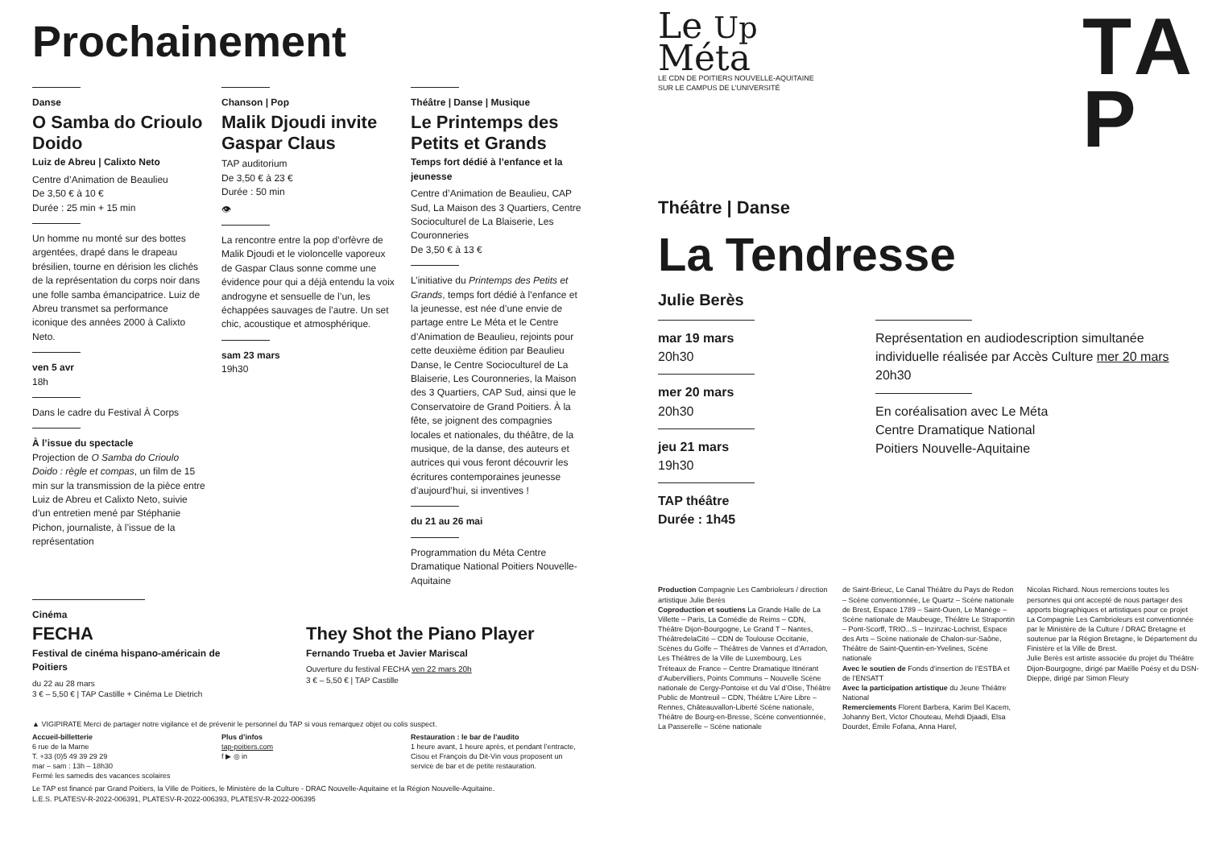Prochainement
Danse
O Samba do Crioulo Doido
Luiz de Abreu | Calixto Neto
Centre d’Animation de Beaulieu
De 3,50 € à 10 €
Durée : 25 min + 15 min
Un homme nu monté sur des bottes argentées, drapé dans le drapeau brésilien, tourne en dérision les clichés de la représentation du corps noir dans une folle samba émancipatrice. Luiz de Abreu transmet sa performance iconique des années 2000 à Calixto Neto.
ven 5 avr
18h
Dans le cadre du Festival À Corps
À l’issue du spectacle
Projection de O Samba do Crioulo Doido : règle et compas, un film de 15 min sur la transmission de la pièce entre Luiz de Abreu et Calixto Neto, suivie d’un entretien mené par Stéphanie Pichon, journaliste, à l’issue de la représentation
Chanson | Pop
Malik Djoudi invite Gaspar Claus
TAP auditorium
De 3,50 € à 23 €
Durée : 50 min
👁
La rencontre entre la pop d’orfèvre de Malik Djoudi et le violoncelle vaporeux de Gaspar Claus sonne comme une évidence pour qui a déjà entendu la voix androgyne et sensuelle de l’un, les échappées sauvages de l’autre. Un set chic, acoustique et atmosphérique.
sam 23 mars
19h30
Théâtre | Danse | Musique
Le Printemps des Petits et Grands
Temps fort dédié à l’enfance et la jeunesse
Centre d’Animation de Beaulieu, CAP Sud, La Maison des 3 Quartiers, Centre Socioculturel de La Blaiserie, Les Couronneries
De 3,50 € à 13 €
L’initiative du Printemps des Petits et Grands, temps fort dédié à l’enfance et la jeunesse, est née d’une envie de partage entre Le Méta et le Centre d’Animation de Beaulieu, rejoints pour cette deuxième édition par Beaulieu Danse, le Centre Socioculturel de La Blaiserie, Les Couronneries, la Maison des 3 Quartiers, CAP Sud, ainsi que le Conservatoire de Grand Poitiers. À la fête, se joignent des compagnies locales et nationales, du théâtre, de la musique, de la danse, des auteurs et autrices qui vous feront découvrir les écritures contemporaines jeunesse d’aujourd’hui, si inventives !
du 21 au 26 mai
Programmation du Méta Centre Dramatique National Poitiers Nouvelle-Aquitaine
Cinéma
FECHA
Festival de cinéma hispano-américain de Poitiers
du 22 au 28 mars
3 € – 5,50 € | TAP Castille + Cinéma Le Dietrich
They Shot the Piano Player
Fernando Trueba et Javier Mariscal
Ouverture du festival FECHA ven 22 mars 20h
3 € – 5,50 € | TAP Castille
▲ VIGIPIRATE Merci de partager notre vigilance et de prévenir le personnel du TAP si vous remarquez objet ou colis suspect.
Accueil-billetterie
6 rue de la Marne
T. +33 (0)5 49 39 29 29
mar – sam : 13h – 18h30
Fermé les samedis des vacances scolaires
Plus d’infos
tap-poitiers.com
f ▶ ◎ in
Restauration : le bar de l’audito
1 heure avant, 1 heure après, et pendant l’entracte, Cisou et François du Dit-Vin vous proposent un service de bar et de petite restauration.
Le TAP est financé par Grand Poitiers, la Ville de Poitiers, le Ministère de la Culture - DRAC Nouvelle-Aquitaine et la Région Nouvelle-Aquitaine.
L.E.S. PLATESV-R-2022-006391, PLATESV-R-2022-006393, PLATESV-R-2022-006395
Le Up
Méta
LE CDN DE POITIERS NOUVELLE-AQUITAINE
SUR LE CAMPUS DE L’UNIVERSITÉ
TA
P
Théâtre | Danse
La Tendresse
Julie Berès
mar 19 mars
20h30
mer 20 mars
20h30
jeu 21 mars
19h30
TAP théâtre
Durée : 1h45
Représentation en audiodescription simultanée individuelle réalisée par Accès Culture mer 20 mars 20h30
En coréalisation avec Le Méta
Centre Dramatique National
Poitiers Nouvelle-Aquitaine
Production Compagnie Les Cambrioleurs / direction artistique Julie Berès
Coproduction et soutiens La Grande Halle de La Villette – Paris, La Comédie de Reims – CDN, Théâtre Dijon-Bourgogne, Le Grand T – Nantes, ThéâtredelaCité – CDN de Toulouse Occitanie, Scènes du Golfe – Théâtres de Vannes et d’Arradon, Les Théâtres de la Ville de Luxembourg, Les Tréteaux de France – Centre Dramatique Itinérant d’Aubervilliers, Points Communs – Nouvelle Scène nationale de Cergy-Pontoise et du Val d’Oise, Théâtre Public de Montreuil – CDN, Théâtre L’Aire Libre – Rennes, Châteauvallon-Liberté Scène nationale, Théâtre de Bourg-en-Bresse, Scène conventionnée, La Passerelle – Scène nationale
de Saint-Brieuc, Le Canal Théâtre du Pays de Redon – Scène conventionnée, Le Quartz – Scène nationale de Brest, Espace 1789 – Saint-Ouen, Le Manège – Scène nationale de Maubeuge, Théâtre Le Strapontin – Pont-Scorff, TRIO...S – Inzinzac-Lochrist, Espace des Arts – Scène nationale de Chalon-sur-Saône, Théâtre de Saint-Quentin-en-Yvelines, Scène nationale
Avec le soutien de Fonds d’insertion de l’ESTBA et de l’ENSATT
Avec la participation artistique du Jeune Théâtre National
Remerciements Florent Barbera, Karim Bel Kacem, Johanny Bert, Victor Chouteau, Mehdi Djaadi, Elsa Dourdet, Émile Fofana, Anna Harel,
Nicolas Richard. Nous remercions toutes les personnes qui ont accepté de nous partager des apports biographiques et artistiques pour ce projet
La Compagnie Les Cambrioleurs est conventionnée par le Ministère de la Culture / DRAC Bretagne et soutenue par la Région Bretagne, le Département du Finistère et la Ville de Brest.
Julie Berès est artiste associée du projet du Théâtre Dijon-Bourgogne, dirigé par Maëlle Poésy et du DSN-Dieppe, dirigé par Simon Fleury